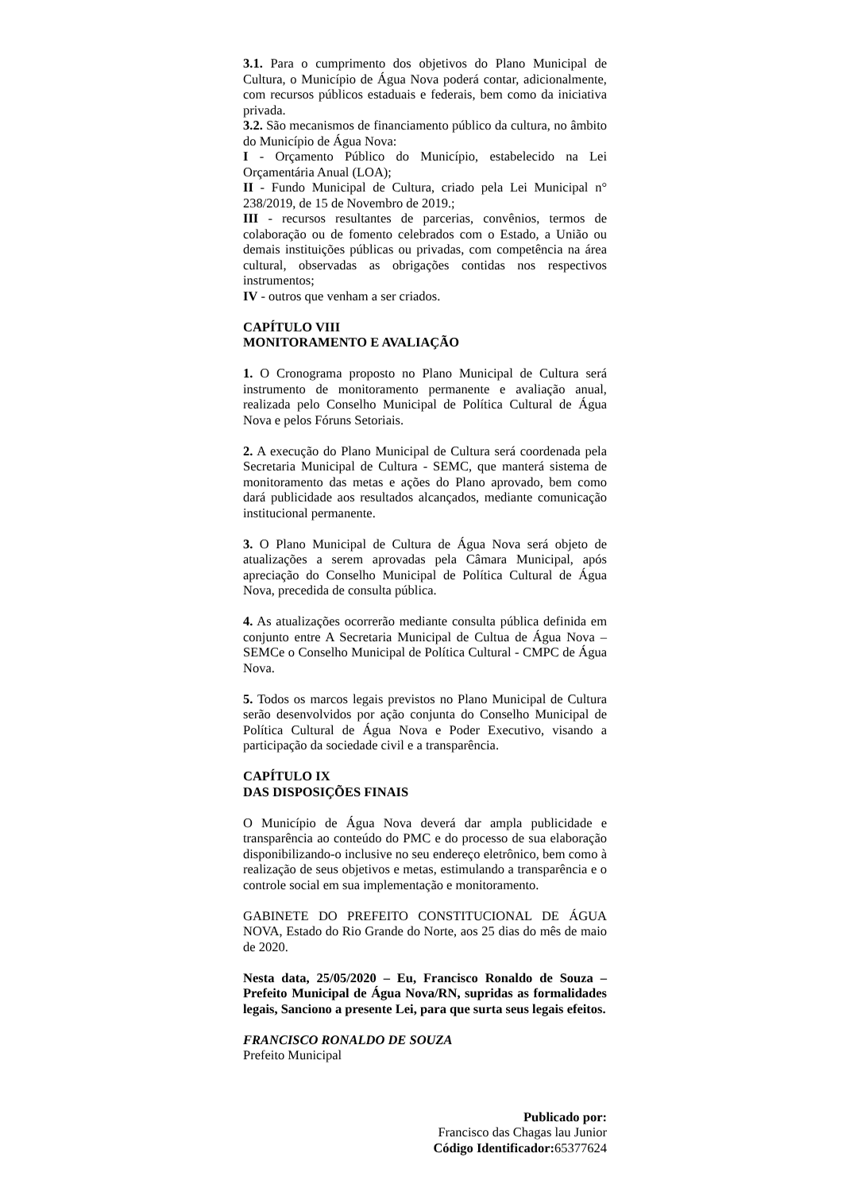3.1. Para o cumprimento dos objetivos do Plano Municipal de Cultura, o Município de Água Nova poderá contar, adicionalmente, com recursos públicos estaduais e federais, bem como da iniciativa privada.
3.2. São mecanismos de financiamento público da cultura, no âmbito do Município de Água Nova:
I - Orçamento Público do Município, estabelecido na Lei Orçamentária Anual (LOA);
II - Fundo Municipal de Cultura, criado pela Lei Municipal n° 238/2019, de 15 de Novembro de 2019.;
III - recursos resultantes de parcerias, convênios, termos de colaboração ou de fomento celebrados com o Estado, a União ou demais instituições públicas ou privadas, com competência na área cultural, observadas as obrigações contidas nos respectivos instrumentos;
IV - outros que venham a ser criados.
CAPÍTULO VIII
MONITORAMENTO E AVALIAÇÃO
1. O Cronograma proposto no Plano Municipal de Cultura será instrumento de monitoramento permanente e avaliação anual, realizada pelo Conselho Municipal de Política Cultural de Água Nova e pelos Fóruns Setoriais.
2. A execução do Plano Municipal de Cultura será coordenada pela Secretaria Municipal de Cultura - SEMC, que manterá sistema de monitoramento das metas e ações do Plano aprovado, bem como dará publicidade aos resultados alcançados, mediante comunicação institucional permanente.
3. O Plano Municipal de Cultura de Água Nova será objeto de atualizações a serem aprovadas pela Câmara Municipal, após apreciação do Conselho Municipal de Política Cultural de Água Nova, precedida de consulta pública.
4. As atualizações ocorrerão mediante consulta pública definida em conjunto entre A Secretaria Municipal de Cultua de Água Nova – SEMCe o Conselho Municipal de Política Cultural - CMPC de Água Nova.
5. Todos os marcos legais previstos no Plano Municipal de Cultura serão desenvolvidos por ação conjunta do Conselho Municipal de Política Cultural de Água Nova e Poder Executivo, visando a participação da sociedade civil e a transparência.
CAPÍTULO IX
DAS DISPOSIÇÕES FINAIS
O Município de Água Nova deverá dar ampla publicidade e transparência ao conteúdo do PMC e do processo de sua elaboração disponibilizando-o inclusive no seu endereço eletrônico, bem como à realização de seus objetivos e metas, estimulando a transparência e o controle social em sua implementação e monitoramento.
GABINETE DO PREFEITO CONSTITUCIONAL DE ÁGUA NOVA, Estado do Rio Grande do Norte, aos 25 dias do mês de maio de 2020.
Nesta data, 25/05/2020 – Eu, Francisco Ronaldo de Souza – Prefeito Municipal de Água Nova/RN, supridas as formalidades legais, Sanciono a presente Lei, para que surta seus legais efeitos.
FRANCISCO RONALDO DE SOUZA
Prefeito Municipal
Publicado por:
Francisco das Chagas lau Junior
Código Identificador: 65377624